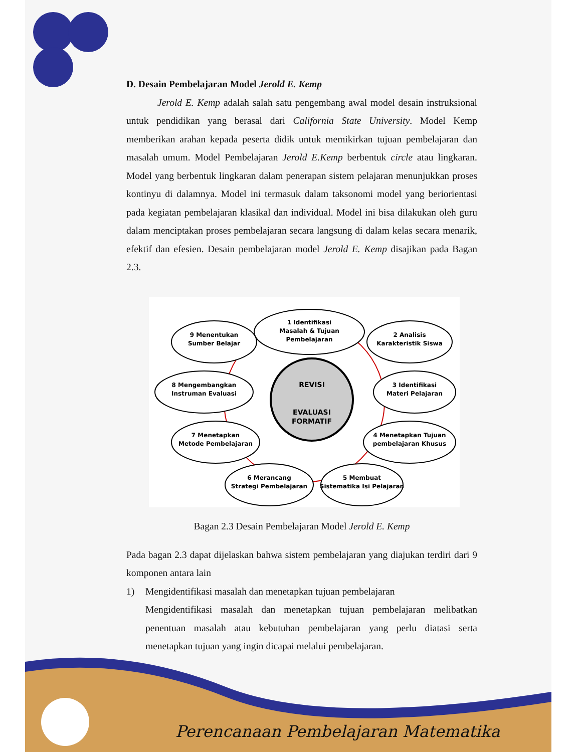D. Desain Pembelajaran Model Jerold E. Kemp
Jerold E. Kemp adalah salah satu pengembang awal model desain instruksional untuk pendidikan yang berasal dari California State University. Model Kemp memberikan arahan kepada peserta didik untuk memikirkan tujuan pembelajaran dan masalah umum. Model Pembelajaran Jerold E.Kemp berbentuk circle atau lingkaran. Model yang berbentuk lingkaran dalam penerapan sistem pelajaran menunjukkan proses kontinyu di dalamnya. Model ini termasuk dalam taksonomi model yang beriorientasi pada kegiatan pembelajaran klasikal dan individual. Model ini bisa dilakukan oleh guru dalam menciptakan proses pembelajaran secara langsung di dalam kelas secara menarik, efektif dan efesien. Desain pembelajaran model Jerold E. Kemp disajikan pada Bagan 2.3.
1 Identifikasi
Masalah & Tujuan
Pembelajaran
2 Analisis
Karakteristik Siswa
3 Identifikasi
Materi Pelajaran
4 Menetapkan Tujuan
pembelajaran Khusus
5 Membuat
Sistematika Isi Pelajaran
6 Merancang
Strategi Pembelajaran
7 Menetapkan
Metode Pembelajaran
8 Mengembangkan
Instruman Evaluasi
9 Menentukan
Sumber Belajar
REVISI
EVALUASI
FORMATIF
Bagan 2.3 Desain Pembelajaran Model Jerold E. Kemp
Pada bagan 2.3 dapat dijelaskan bahwa sistem pembelajaran yang diajukan terdiri dari 9 komponen antara lain
1) Mengidentifikasi masalah dan menetapkan tujuan pembelajaran
Mengidentifikasi masalah dan menetapkan tujuan pembelajaran melibatkan penentuan masalah atau kebutuhan pembelajaran yang perlu diatasi serta menetapkan tujuan yang ingin dicapai melalui pembelajaran.
Perencanaan Pembelajaran Matematika